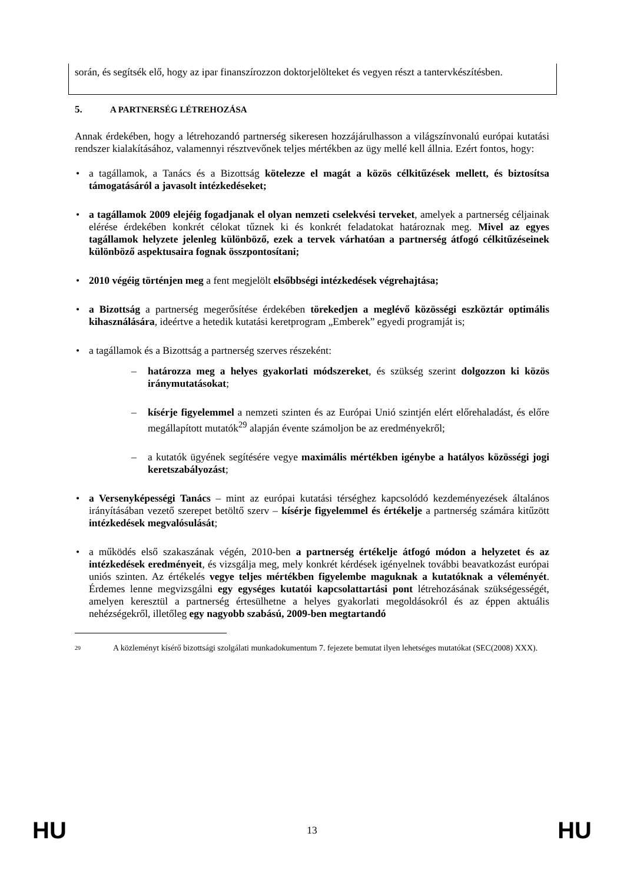során, és segítsék elő, hogy az ipar finanszírozzon doktorjelölteket és vegyen részt a tantervkészítésben.
5. A PARTNERSÉG LÉTREHOZÁSA
Annak érdekében, hogy a létrehozandó partnerség sikeresen hozzájárulhasson a világszínvonalú európai kutatási rendszer kialakításához, valamennyi résztvevőnek teljes mértékben az ügy mellé kell állnia. Ezért fontos, hogy:
• a tagállamok, a Tanács és a Bizottság kötelezze el magát a közös célkitűzések mellett, és biztosítsa támogatásáról a javasolt intézkedéseket;
• a tagállamok 2009 elejéig fogadjanak el olyan nemzeti cselekvési terveket, amelyek a partnerség céljainak elérése érdekében konkrét célokat tűznek ki és konkrét feladatokat határoznak meg. Mivel az egyes tagállamok helyzete jelenleg különböző, ezek a tervek várhatóan a partnerség átfogó célkitűzéseinek különböző aspektusaira fognak összpontosítani;
• 2010 végéig történjen meg a fent megjelölt elsőbbségi intézkedések végrehajtása;
• a Bizottság a partnerség megerősítése érdekében törekedjen a meglévő közösségi eszköztár optimális kihasználására, ideértve a hetedik kutatási keretprogram „Emberek” egyedi programját is;
• a tagállamok és a Bizottság a partnerség szerves részeként:
– határozza meg a helyes gyakorlati módszereket, és szükség szerint dolgozzon ki közös iránymutatásokat;
– kísérje figyelemmel a nemzeti szinten és az Európai Unió szintjén elért előrehaladást, és előre megállapított mutatók<sup>29</sup> alapján évente számoljon be az eredményekről;
– a kutatók ügyének segítésére vegye maximális mértékben igénybe a hatályos közösségi jogi keretszabályozást;
• a Versenyképességi Tanács – mint az európai kutatási térséghez kapcsolódó kezdeményezések általános irányításában vezető szerepet betöltő szerv – kísérje figyelemmel és értékelje a partnerség számára kitűzött intézkedések megvalósulását;
• a működés első szakaszának végén, 2010-ben a partnerség értékelje átfogó módon a helyzetet és az intézkedések eredményeit, és vizsgálja meg, mely konkrét kérdések igényelnek további beavatkozást európai uniós szinten. Az értékelés vegye teljes mértékben figyelembe maguknak a kutatóknak a véleményét. Érdemes lenne megvizsgálni egy egységes kutatói kapcsolattartási pont létrehozásának szükségességét, amelyen keresztül a partnerség értesülhetne a helyes gyakorlati megoldásokról és az éppen aktuális nehézségekről, illetőleg egy nagyobb szabású, 2009-ben megtartandó
<sup>29</sup> A közleményt kísérő bizottsági szolgálati munkadokumentum 7. fejezete bemutat ilyen lehetséges mutatókat (SEC(2008) XXX).
HU 13 HU